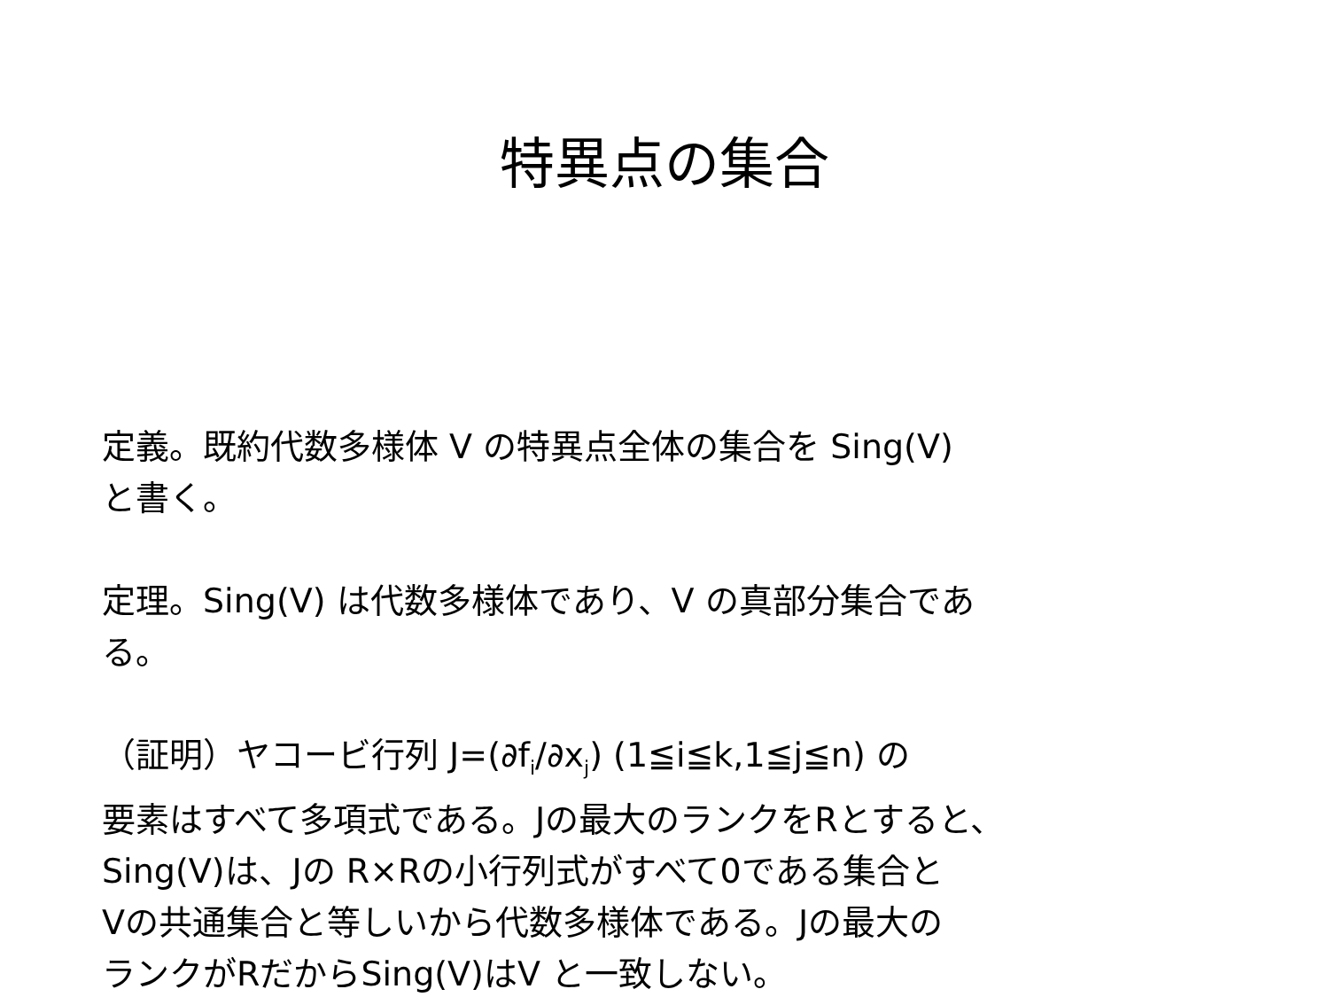特異点の集合
定義。既約代数多様体 V の特異点全体の集合を Sing(V)
と書く。
定理。Sing(V) は代数多様体であり、V の真部分集合であ
る。
（証明）ヤコービ行列 J=(∂f<sub>i</sub>/∂x<sub>j</sub>) (1≦i≦k,1≦j≦n) の
要素はすべて多項式である。Jの最大のランクをRとすると、
Sing(V)は、Jの R×Rの小行列式がすべて0である集合と
Vの共通集合と等しいから代数多様体である。Jの最大の
ランクがRだからSing(V)はV と一致しない。